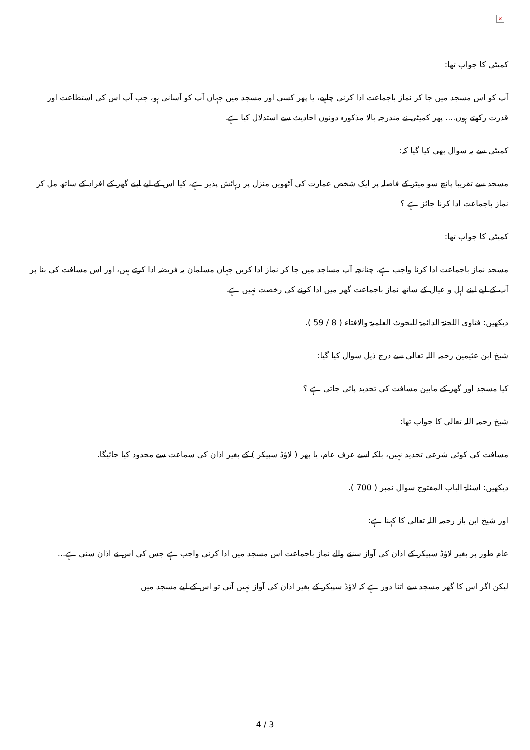×
کمیٹی کا جواب تھا:
آپ کو اس مسجد میں جا کر نماز باجماعت ادا کرنی چاہیے، یا پھر کسی اور مسجد میں جہاں آپ کو آسانی ہو، جب آپ اس کی استطاعت اور قدرت رکھتے ہوں.... پھر کمیٹی نے مندرجہ بالا مذکورہ دونوں احادیث سے استدلال کیا ہے.
کمیٹی سے یہ سوال بھی کیا گیا کہ:
مسجد سے تقریبا پانچ سو میٹر کے فاصلہ پر ایک شخص عمارت کی آٹھویں منزل پر رہائش پذیر ہے، کیا اس کے لیے اپنے گھر کے افراد کے ساتھ مل کر نماز باجماعت ادا کرنا جائز ہے ؟
کمیٹی کا جواب تھا:
مسجد نماز باجماعت ادا کرنا واجب ہے، چنانچہ آپ مساجد میں جا کر نماز ادا کریں جہاں مسلمان یہ فریضہ ادا کرتے ہیں، اور اس مسافت کی بنا پر آپ کے لیے اپنے اہل و عیال کے ساتھ نماز باجماعت گھر میں ادا کرنے کی رخصت نہیں ہے.
دیکھیں: فتاوی اللجنۃ الدائمۃ للبحوث العلمیۃ والافتاء ( 8 / 59 ).
شیخ ابن عثیمین رحمہ اللہ تعالی سے درج ذیل سوال کیا گیا:
کیا مسجد اور گھر کے مابین مسافت کی تحدید پائی جاتی ہے ؟
شیخ رحمہ اللہ تعالی کا جواب تھا:
مسافت کی کوئی شرعی تحدید نہیں، بلکہ اسے عرف عام، یا پھر ( لاؤڈ سپیکر ) کے بغیر اذان کی سماعت سے محدود کیا جائیگا.
دیکھیں: اسئلۃ الباب المفتوح سوال نمبر ( 700 ).
اور شیخ ابن باز رحمہ اللہ تعالی کا کہنا ہے:
عام طور پر بغیر لاؤڈ سپیکر کے اذان کی آواز سننے والے نماز باجماعت اس مسجد میں ادا کرنی واجب ہے جس کی اس نے اذان سنی ہے...
لیکن اگر اس کا گھر مسجد سے اتنا دور ہے کہ لاؤڈ سپیکر کے بغیر اذان کی آواز نہیں آتی تو اس کے لیے مسجد میں
4 / 3